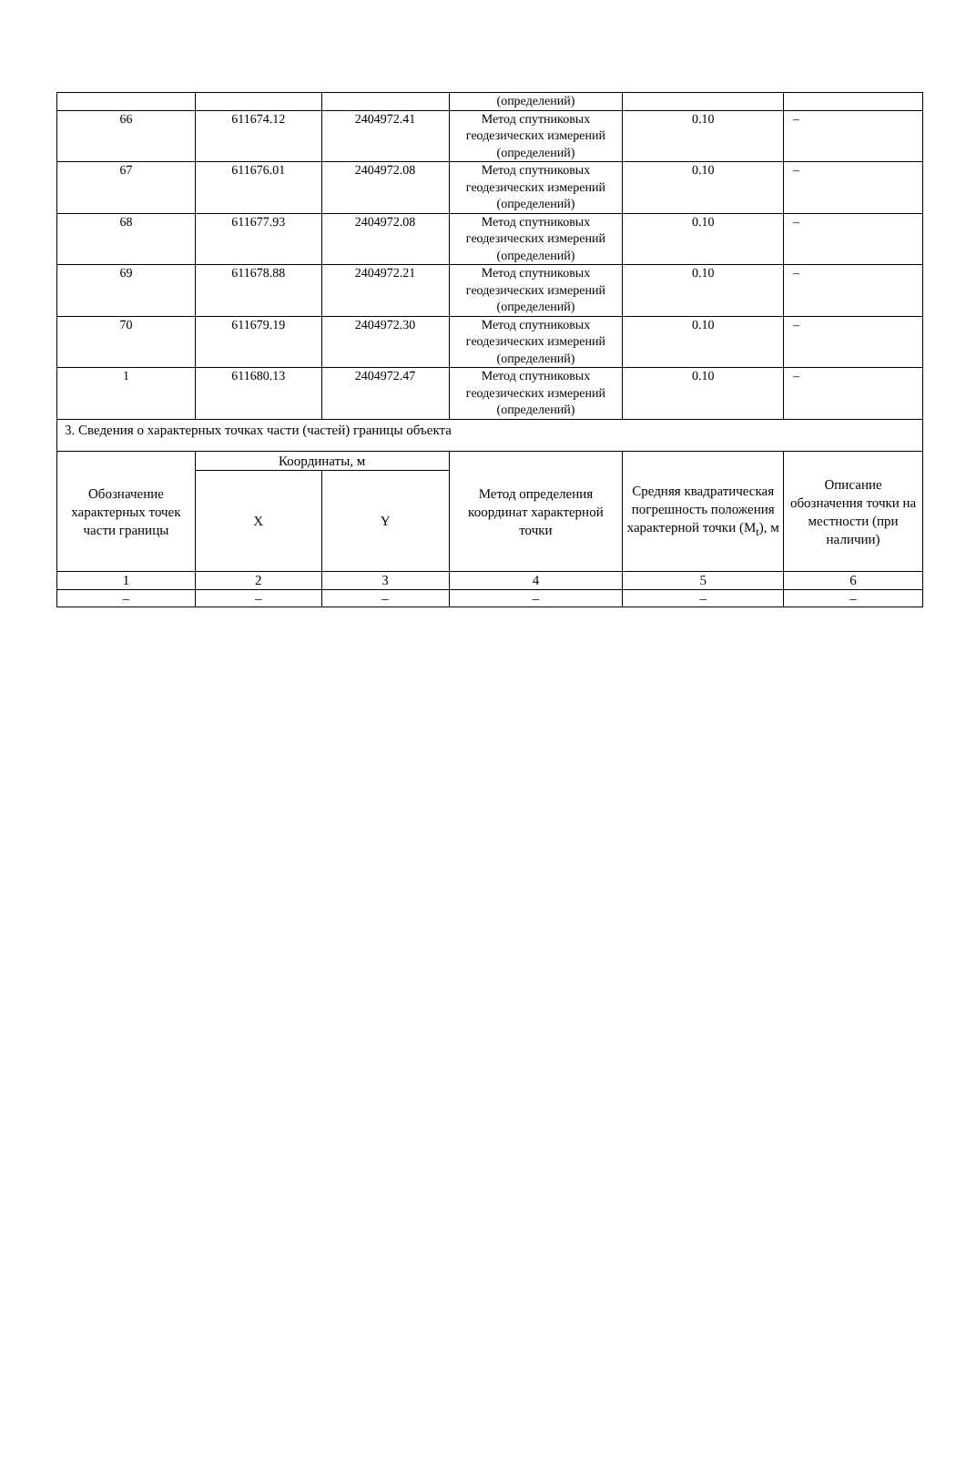| | | | (определений) | | |
| 66 | 611674.12 | 2404972.41 | Метод спутниковых геодезических измерений (определений) | 0.10 | – |
| 67 | 611676.01 | 2404972.08 | Метод спутниковых геодезических измерений (определений) | 0.10 | – |
| 68 | 611677.93 | 2404972.08 | Метод спутниковых геодезических измерений (определений) | 0.10 | – |
| 69 | 611678.88 | 2404972.21 | Метод спутниковых геодезических измерений (определений) | 0.10 | – |
| 70 | 611679.19 | 2404972.30 | Метод спутниковых геодезических измерений (определений) | 0.10 | – |
| 1 | 611680.13 | 2404972.47 | Метод спутниковых геодезических измерений (определений) | 0.10 | – |
| 3. Сведения о характерных точках части (частей) границы объекта | | | | | |
| Обозначение характерных точек части границы | Координаты, м | | Метод определения координат характерной точки | Средняя квадратическая погрешность положения характерной точки (M<sub>t</sub>), м | Описание обозначения точки на местности (при наличии) |
| | X | Y | | | |
| 1 | 2 | 3 | 4 | 5 | 6 |
| – | – | – | – | – | – |